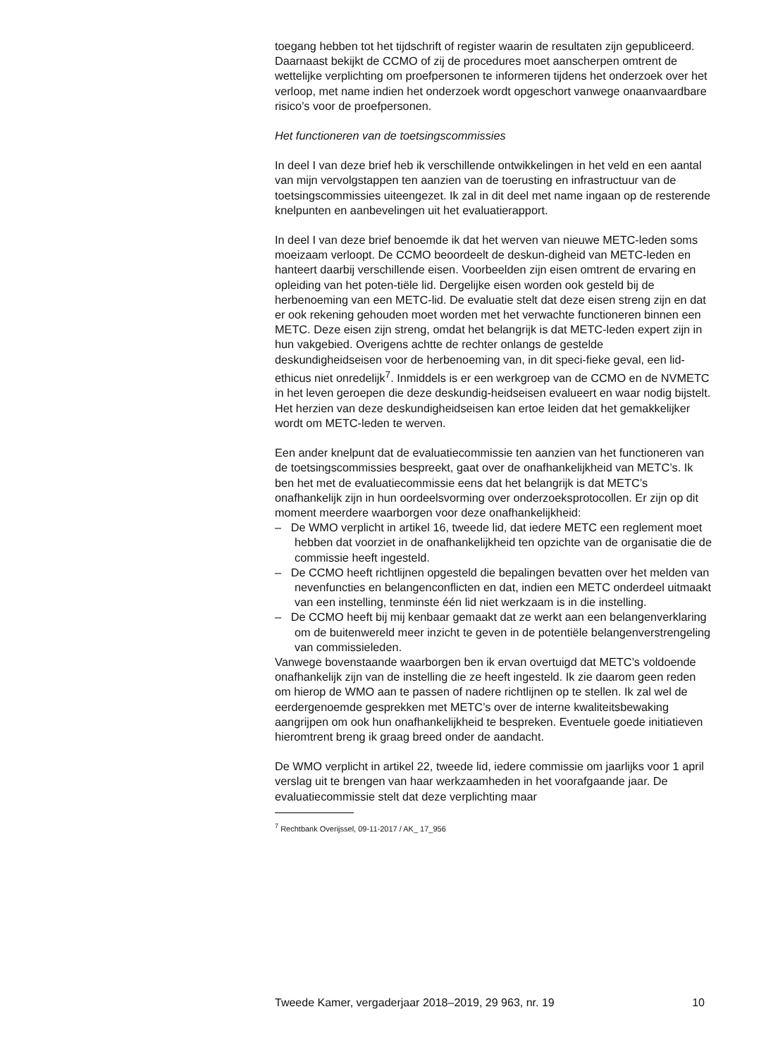toegang hebben tot het tijdschrift of register waarin de resultaten zijn gepubliceerd. Daarnaast bekijkt de CCMO of zij de procedures moet aanscherpen omtrent de wettelijke verplichting om proefpersonen te informeren tijdens het onderzoek over het verloop, met name indien het onderzoek wordt opgeschort vanwege onaanvaardbare risico’s voor de proefpersonen.
Het functioneren van de toetsingscommissies
In deel I van deze brief heb ik verschillende ontwikkelingen in het veld en een aantal van mijn vervolgstappen ten aanzien van de toerusting en infrastructuur van de toetsingscommissies uiteengezet. Ik zal in dit deel met name ingaan op de resterende knelpunten en aanbevelingen uit het evaluatierapport.
In deel I van deze brief benoemde ik dat het werven van nieuwe METC-leden soms moeizaam verloopt. De CCMO beoordeelt de deskun-digheid van METC-leden en hanteert daarbij verschillende eisen. Voorbeelden zijn eisen omtrent de ervaring en opleiding van het poten-tiële lid. Dergelijke eisen worden ook gesteld bij de herbenoeming van een METC-lid. De evaluatie stelt dat deze eisen streng zijn en dat er ook rekening gehouden moet worden met het verwachte functioneren binnen een METC. Deze eisen zijn streng, omdat het belangrijk is dat METC-leden expert zijn in hun vakgebied. Overigens achtte de rechter onlangs de gestelde deskundigheidseisen voor de herbenoeming van, in dit speci-fieke geval, een lid-ethicus niet onredelijk<sup>7</sup>. Inmiddels is er een werkgroep van de CCMO en de NVMETC in het leven geroepen die deze deskundig-heidseisen evalueert en waar nodig bijstelt. Het herzien van deze deskundigheidseisen kan ertoe leiden dat het gemakkelijker wordt om METC-leden te werven.
Een ander knelpunt dat de evaluatiecommissie ten aanzien van het functioneren van de toetsingscommissies bespreekt, gaat over de onafhankelijkheid van METC’s. Ik ben het met de evaluatiecommissie eens dat het belangrijk is dat METC’s onafhankelijk zijn in hun oordeelsvorming over onderzoeksprotocollen. Er zijn op dit moment meerdere waarborgen voor deze onafhankelijkheid:
– De WMO verplicht in artikel 16, tweede lid, dat iedere METC een reglement moet hebben dat voorziet in de onafhankelijkheid ten opzichte van de organisatie die de commissie heeft ingesteld.
– De CCMO heeft richtlijnen opgesteld die bepalingen bevatten over het melden van nevenfuncties en belangenconflicten en dat, indien een METC onderdeel uitmaakt van een instelling, tenminste één lid niet werkzaam is in die instelling.
– De CCMO heeft bij mij kenbaar gemaakt dat ze werkt aan een belangenverklaring om de buitenwereld meer inzicht te geven in de potentiële belangenverstrengeling van commissieleden.
Vanwege bovenstaande waarborgen ben ik ervan overtuigd dat METC’s voldoende onafhankelijk zijn van de instelling die ze heeft ingesteld. Ik zie daarom geen reden om hierop de WMO aan te passen of nadere richtlijnen op te stellen. Ik zal wel de eerdergenoemde gesprekken met METC’s over de interne kwaliteitsbewaking aangrijpen om ook hun onafhankelijkheid te bespreken. Eventuele goede initiatieven hieromtrent breng ik graag breed onder de aandacht.
De WMO verplicht in artikel 22, tweede lid, iedere commissie om jaarlijks voor 1 april verslag uit te brengen van haar werkzaamheden in het voorafgaande jaar. De evaluatiecommissie stelt dat deze verplichting maar
<sup>7</sup> Rechtbank Overijssel, 09-11-2017 / AK_ 17_956
Tweede Kamer, vergaderjaar 2018–2019, 29 963, nr. 19 10